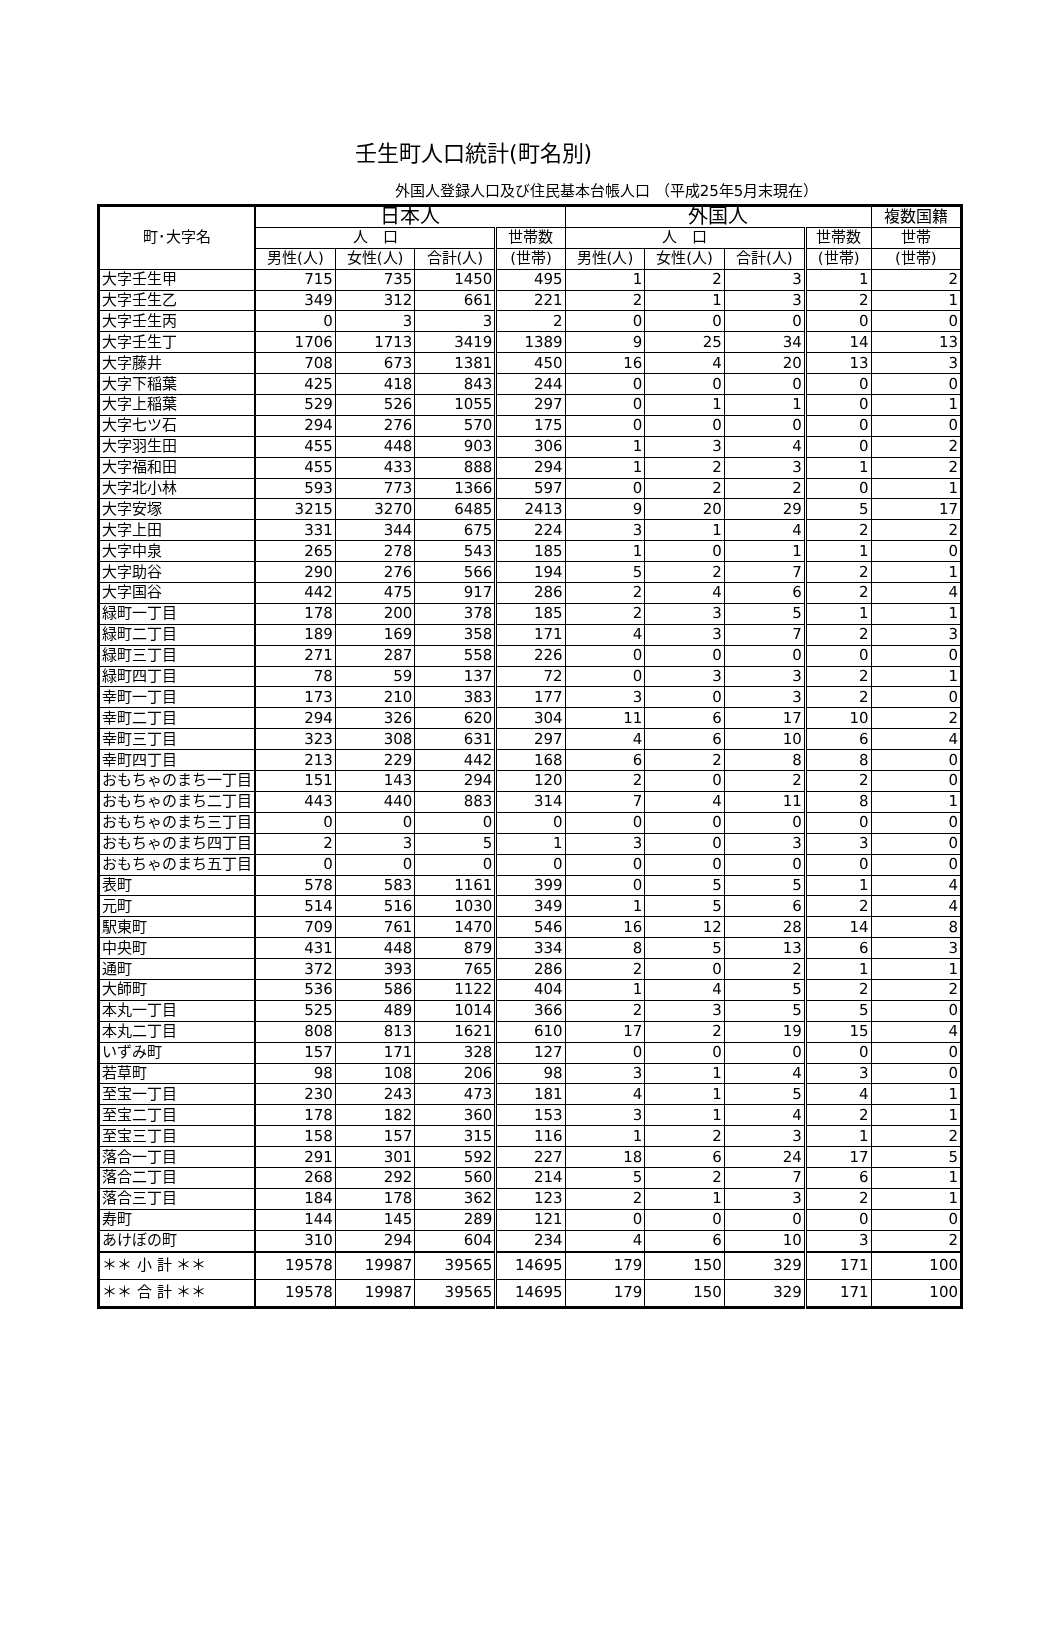壬生町人口統計(町名別)
外国人登録人口及び住民基本台帳人口 （平成25年5月末現在）
| 町･大字名 | 日本人 | | | | 外国人 | | | | 複数国籍 |
| --- | --- | --- | --- | --- | --- | --- | --- | --- | --- |
| | 人 口 | | | 世帯数 | 人 口 | | | 世帯数 | 世帯 |
| | 男性(人) | 女性(人) | 合計(人) | (世帯) | 男性(人) | 女性(人) | 合計(人) | (世帯) | (世帯) |
| 大字壬生甲 | 715 | 735 | 1450 | 495 | 1 | 2 | 3 | 1 | 2 |
| 大字壬生乙 | 349 | 312 | 661 | 221 | 2 | 1 | 3 | 2 | 1 |
| 大字壬生丙 | 0 | 3 | 3 | 2 | 0 | 0 | 0 | 0 | 0 |
| 大字壬生丁 | 1706 | 1713 | 3419 | 1389 | 9 | 25 | 34 | 14 | 13 |
| 大字藤井 | 708 | 673 | 1381 | 450 | 16 | 4 | 20 | 13 | 3 |
| 大字下稲葉 | 425 | 418 | 843 | 244 | 0 | 0 | 0 | 0 | 0 |
| 大字上稲葉 | 529 | 526 | 1055 | 297 | 0 | 1 | 1 | 0 | 1 |
| 大字七ツ石 | 294 | 276 | 570 | 175 | 0 | 0 | 0 | 0 | 0 |
| 大字羽生田 | 455 | 448 | 903 | 306 | 1 | 3 | 4 | 0 | 2 |
| 大字福和田 | 455 | 433 | 888 | 294 | 1 | 2 | 3 | 1 | 2 |
| 大字北小林 | 593 | 773 | 1366 | 597 | 0 | 2 | 2 | 0 | 1 |
| 大字安塚 | 3215 | 3270 | 6485 | 2413 | 9 | 20 | 29 | 5 | 17 |
| 大字上田 | 331 | 344 | 675 | 224 | 3 | 1 | 4 | 2 | 2 |
| 大字中泉 | 265 | 278 | 543 | 185 | 1 | 0 | 1 | 1 | 0 |
| 大字助谷 | 290 | 276 | 566 | 194 | 5 | 2 | 7 | 2 | 1 |
| 大字国谷 | 442 | 475 | 917 | 286 | 2 | 4 | 6 | 2 | 4 |
| 緑町一丁目 | 178 | 200 | 378 | 185 | 2 | 3 | 5 | 1 | 1 |
| 緑町二丁目 | 189 | 169 | 358 | 171 | 4 | 3 | 7 | 2 | 3 |
| 緑町三丁目 | 271 | 287 | 558 | 226 | 0 | 0 | 0 | 0 | 0 |
| 緑町四丁目 | 78 | 59 | 137 | 72 | 0 | 3 | 3 | 2 | 1 |
| 幸町一丁目 | 173 | 210 | 383 | 177 | 3 | 0 | 3 | 2 | 0 |
| 幸町二丁目 | 294 | 326 | 620 | 304 | 11 | 6 | 17 | 10 | 2 |
| 幸町三丁目 | 323 | 308 | 631 | 297 | 4 | 6 | 10 | 6 | 4 |
| 幸町四丁目 | 213 | 229 | 442 | 168 | 6 | 2 | 8 | 8 | 0 |
| おもちゃのまち一丁目 | 151 | 143 | 294 | 120 | 2 | 0 | 2 | 2 | 0 |
| おもちゃのまち二丁目 | 443 | 440 | 883 | 314 | 7 | 4 | 11 | 8 | 1 |
| おもちゃのまち三丁目 | 0 | 0 | 0 | 0 | 0 | 0 | 0 | 0 | 0 |
| おもちゃのまち四丁目 | 2 | 3 | 5 | 1 | 3 | 0 | 3 | 3 | 0 |
| おもちゃのまち五丁目 | 0 | 0 | 0 | 0 | 0 | 0 | 0 | 0 | 0 |
| 表町 | 578 | 583 | 1161 | 399 | 0 | 5 | 5 | 1 | 4 |
| 元町 | 514 | 516 | 1030 | 349 | 1 | 5 | 6 | 2 | 4 |
| 駅東町 | 709 | 761 | 1470 | 546 | 16 | 12 | 28 | 14 | 8 |
| 中央町 | 431 | 448 | 879 | 334 | 8 | 5 | 13 | 6 | 3 |
| 通町 | 372 | 393 | 765 | 286 | 2 | 0 | 2 | 1 | 1 |
| 大師町 | 536 | 586 | 1122 | 404 | 1 | 4 | 5 | 2 | 2 |
| 本丸一丁目 | 525 | 489 | 1014 | 366 | 2 | 3 | 5 | 5 | 0 |
| 本丸二丁目 | 808 | 813 | 1621 | 610 | 17 | 2 | 19 | 15 | 4 |
| いずみ町 | 157 | 171 | 328 | 127 | 0 | 0 | 0 | 0 | 0 |
| 若草町 | 98 | 108 | 206 | 98 | 3 | 1 | 4 | 3 | 0 |
| 至宝一丁目 | 230 | 243 | 473 | 181 | 4 | 1 | 5 | 4 | 1 |
| 至宝二丁目 | 178 | 182 | 360 | 153 | 3 | 1 | 4 | 2 | 1 |
| 至宝三丁目 | 158 | 157 | 315 | 116 | 1 | 2 | 3 | 1 | 2 |
| 落合一丁目 | 291 | 301 | 592 | 227 | 18 | 6 | 24 | 17 | 5 |
| 落合二丁目 | 268 | 292 | 560 | 214 | 5 | 2 | 7 | 6 | 1 |
| 落合三丁目 | 184 | 178 | 362 | 123 | 2 | 1 | 3 | 2 | 1 |
| 寿町 | 144 | 145 | 289 | 121 | 0 | 0 | 0 | 0 | 0 |
| あけぼの町 | 310 | 294 | 604 | 234 | 4 | 6 | 10 | 3 | 2 |
| ＊＊ 小 計 ＊＊ | 19578 | 19987 | 39565 | 14695 | 179 | 150 | 329 | 171 | 100 |
| ＊＊ 合 計 ＊＊ | 19578 | 19987 | 39565 | 14695 | 179 | 150 | 329 | 171 | 100 |